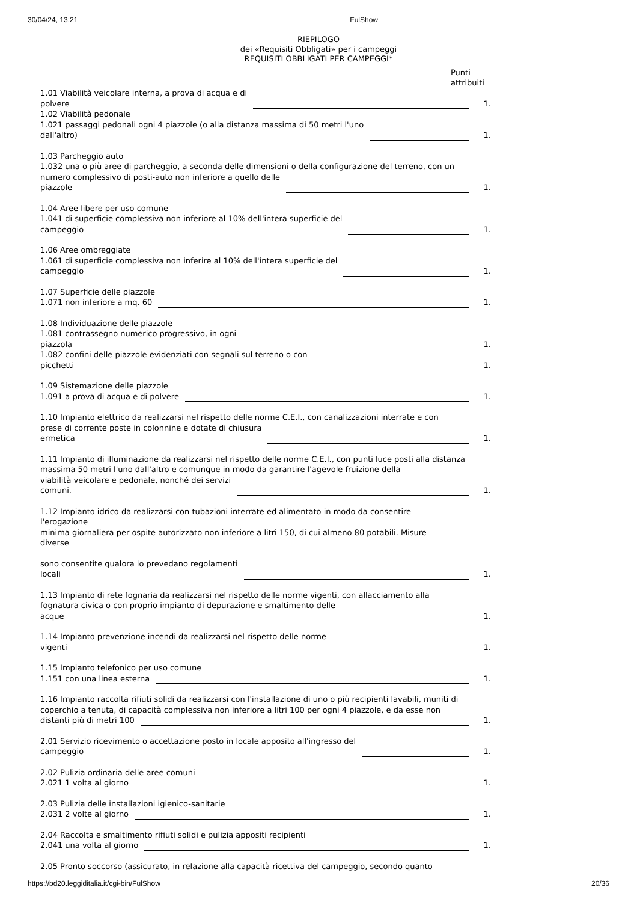30/04/24, 13:21 FulShow
RIEPILOGO
dei «Requisiti Obbligati» per i campeggi
REQUISITI OBBLIGATI PER CAMPEGGI*
Punti
attribuiti
1.01 Viabilità veicolare interna, a prova di acqua e di
polvere 1.
1.02 Viabilità pedonale
1.021 passaggi pedonali ogni 4 piazzole (o alla distanza massima di 50 metri l'uno
dall'altro) 1.
1.03 Parcheggio auto
1.032 una o più aree di parcheggio, a seconda delle dimensioni o della configurazione del terreno, con un
numero complessivo di posti-auto non inferiore a quello delle
piazzole 1.
1.04 Aree libere per uso comune
1.041 di superficie complessiva non inferiore al 10% dell'intera superficie del
campeggio 1.
1.06 Aree ombreggiate
1.061 di superficie complessiva non inferire al 10% dell'intera superficie del
campeggio 1.
1.07 Superficie delle piazzole
1.071 non inferiore a mq. 60 1.
1.08 Individuazione delle piazzole
1.081 contrassegno numerico progressivo, in ogni
piazzola 1.
1.082 confini delle piazzole evidenziati con segnali sul terreno o con
picchetti 1.
1.09 Sistemazione delle piazzole
1.091 a prova di acqua e di polvere 1.
1.10 Impianto elettrico da realizzarsi nel rispetto delle norme C.E.I., con canalizzazioni interrate e con
prese di corrente poste in colonnine e dotate di chiusura
ermetica 1.
1.11 Impianto di illuminazione da realizzarsi nel rispetto delle norme C.E.I., con punti luce posti alla distanza massima 50 metri l'uno dall'altro e comunque in modo da garantire l'agevole fruizione della
viabilità veicolare e pedonale, nonché dei servizi
comuni. 1.
1.12 Impianto idrico da realizzarsi con tubazioni interrate ed alimentato in modo da consentire
l'erogazione
minima giornaliera per ospite autorizzato non inferiore a litri 150, di cui almeno 80 potabili. Misure
diverse
sono consentite qualora lo prevedano regolamenti
locali 1.
1.13 Impianto di rete fognaria da realizzarsi nel rispetto delle norme vigenti, con allacciamento alla
fognatura civica o con proprio impianto di depurazione e smaltimento delle
acque 1.
1.14 Impianto prevenzione incendi da realizzarsi nel rispetto delle norme
vigenti 1.
1.15 Impianto telefonico per uso comune
1.151 con una linea esterna 1.
1.16 Impianto raccolta rifiuti solidi da realizzarsi con l'installazione di uno o più recipienti lavabili, muniti di coperchio a tenuta, di capacità complessiva non inferiore a litri 100 per ogni 4 piazzole, e da esse non
distanti più di metri 100 1.
2.01 Servizio ricevimento o accettazione posto in locale apposito all'ingresso del
campeggio 1.
2.02 Pulizia ordinaria delle aree comuni
2.021 1 volta al giorno 1.
2.03 Pulizia delle installazioni igienico-sanitarie
2.031 2 volte al giorno 1.
2.04 Raccolta e smaltimento rifiuti solidi e pulizia appositi recipienti
2.041 una volta al giorno 1.
2.05 Pronto soccorso (assicurato, in relazione alla capacità ricettiva del campeggio, secondo quanto
https://bd20.leggiditalia.it/cgi-bin/FulShow 20/36